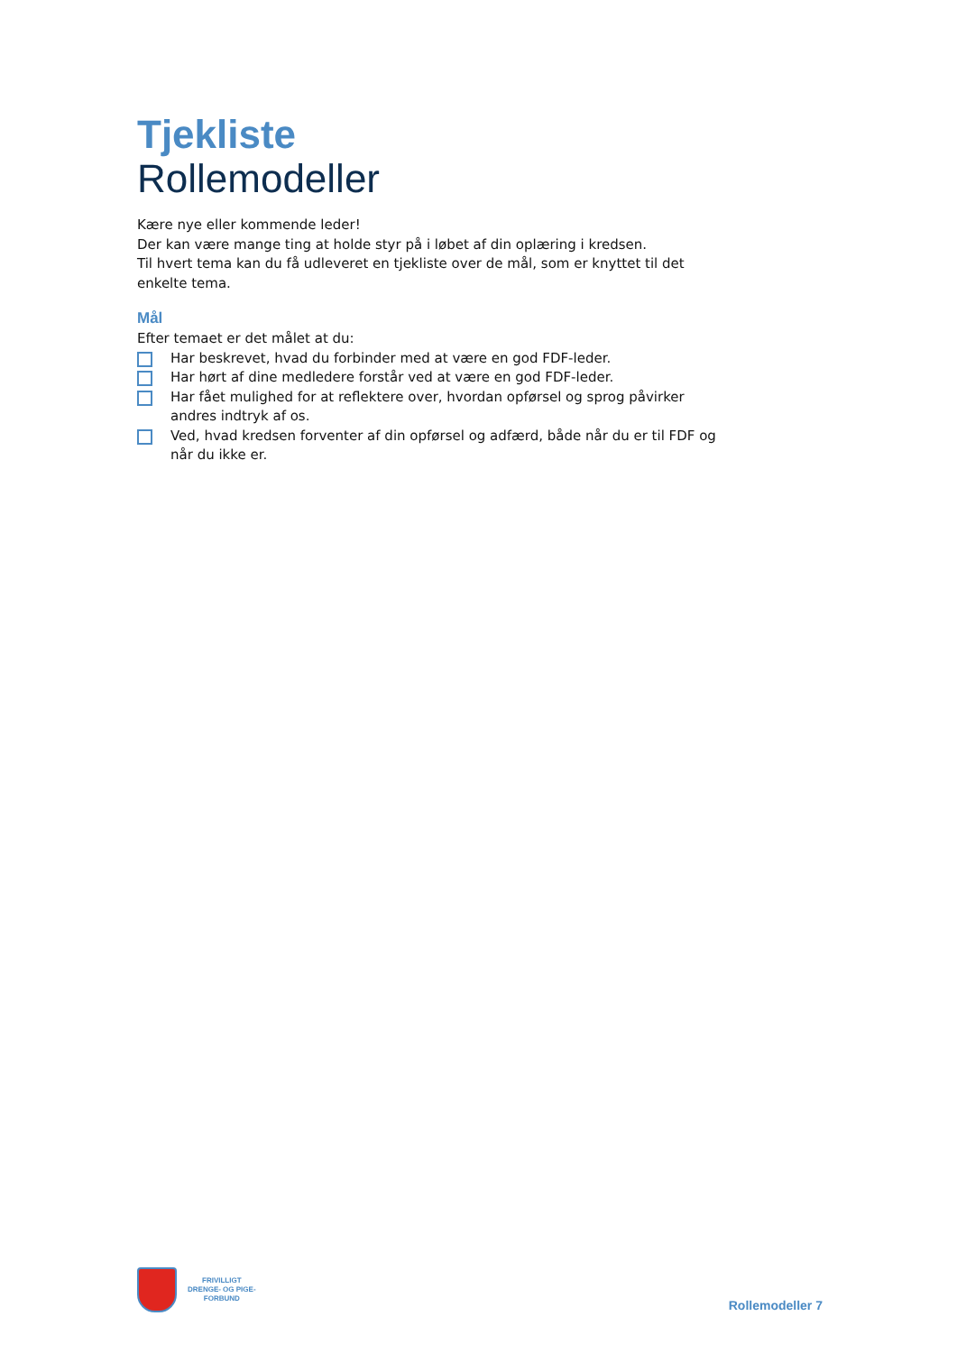Tjekliste
Rollemodeller
Kære nye eller kommende leder!
Der kan være mange ting at holde styr på i løbet af din oplæring i kredsen.
Til hvert tema kan du få udleveret en tjekliste over de mål, som er knyttet til det enkelte tema.
Mål
Efter temaet er det målet at du:
Har beskrevet, hvad du forbinder med at være en god FDF-leder.
Har hørt af dine medledere forstår ved at være en god FDF-leder.
Har fået mulighed for at reflektere over, hvordan opførsel og sprog påvirker andres indtryk af os.
Ved, hvad kredsen forventer af din opførsel og adfærd, både når du er til FDF og når du ikke er.
FRIVILLIGT
DRENGE- OG PIGE-
FORBUND
Rollemodeller 7